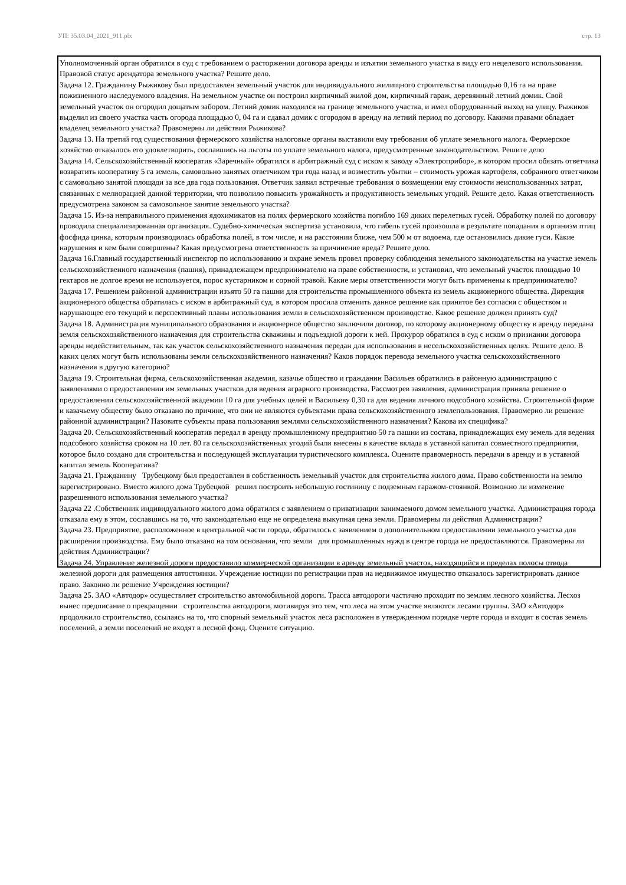УП: 35.03.04_2021_911.plx стр. 13
Уполномоченный орган обратился в суд с требованием о расторжении договора аренды и изъятии земельного участка в виду его нецелевого использования. Правовой статус арендатора земельного участка? Решите дело.
Задача 12. Гражданину Рыжикову был предоставлен земельный участок для индивидуального жилищного строительства площадью 0,16 га на праве пожизненного наследуемого владения. На земельном участке он построил кирпичный жилой дом, кирпичный гараж, деревянный летний домик. Свой земельный участок он огородил дощатым забором. Летний домик находился на границе земельного участка, и имел оборудованный выход на улицу. Рыжиков выделил из своего участка часть огорода площадью 0, 04 га и сдавал домик с огородом в аренду на летний период по договору. Какими правами обладает владелец земельного участка? Правомерны ли действия Рыжикова?
Задача 13. На третий год существования фермерского хозяйства налоговые органы выставили ему требования об уплате земельного налога. Фермерское хозяйство отказалось его удовлетворить, сославшись на льготы по уплате земельного налога, предусмотренные законодательством. Решите дело
Задача 14. Сельскохозяйственный кооператив «Заречный» обратился в арбитражный суд с иском к заводу «Электроприбор», в котором просил обязать ответчика возвратить кооперативу 5 га земель, самовольно занятых ответчиком три года назад и возместить убытки – стоимость урожая картофеля, собранного ответчиком с самовольно занятой площади за все два года пользования. Ответчик заявил встречные требования о возмещении ему стоимости неиспользованных затрат, связанных с мелиорацией данной территории, что позволило повысить урожайность и продуктивность земельных угодий. Решите дело. Какая ответственность предусмотрена законом за самовольное занятие земельного участка?
Задача 15. Из-за неправильного применения ядохимикатов на полях фермерского хозяйства погибло 169 диких перелетных гусей. Обработку полей по договору проводила специализированная организация. Судебно-химическая экспертиза установила, что гибель гусей произошла в результате попадания в организм птиц фосфида цинка, которым производилась обработка полей, в том числе, и на расстоянии ближе, чем 500 м от водоема, где остановились дикие гуси. Какие нарушения и кем были совершены? Какая предусмотрена ответственность за причинение вреда? Решите дело.
Задача 16.Главный государственный инспектор по использованию и охране земель провел проверку соблюдения земельного законодательства на участке земель сельскохозяйственного назначения (пашня), принадлежащем предпринимателю на праве собственности, и установил, что земельный участок площадью 10 гектаров не долгое время не используется, порос кустарником и сорной травой. Какие меры ответственности могут быть применены к предпринимателю?
Задача 17. Решением районной администрации изъято 50 га пашни для строительства промышленного объекта из земель акционерного общества. Дирекция акционерного общества обратилась с иском в арбитражный суд, в котором просила отменить данное решение как принятое без согласия с обществом и нарушающее его текущий и перспективный планы использования земли в сельскохозяйственном производстве. Какое решение должен принять суд?
Задача 18. Администрация муниципального образования и акционерное общество заключили договор, по которому акционерному обществу в аренду передана земля сельскохозяйственного назначения для строительства скважины и подъездной дороги к ней. Прокурор обратился в суд с иском о признании договора аренды недействительным, так как участок сельскохозяйственного назначения передан для использования в несельскохозяйственных целях. Решите дело. В каких целях могут быть использованы земли сельскохозяйственного назначения? Каков порядок перевода земельного участка сельскохозяйственного назначения в другую категорию?
Задача 19. Строительная фирма, сельскохозяйственная академия, казачье общество и гражданин Васильев обратились в районную администрацию с заявлениями о предоставлении им земельных участков для ведения аграрного производства. Рассмотрев заявления, администрация приняла решение о предоставлении сельскохозяйственной академии 10 га для учебных целей и Васильеву 0,30 га для ведения личного подсобного хозяйства. Строительной фирме и казачьему обществу было отказано по причине, что они не являются субъектами права сельскохозяйственного землепользования. Правомерно ли решение районной администрации? Назовите субъекты права пользования землями сельскохозяйственного назначения? Какова их специфика?
Задача 20. Сельскохозяйственный кооператив передал в аренду промышленному предприятию 50 га пашни из состава, принадлежащих ему земель для ведения подсобного хозяйства сроком на 10 лет. 80 га сельскохозяйственных угодий были внесены в качестве вклада в уставной капитал совместного предприятия, которое было создано для строительства и последующей эксплуатации туристического комплекса. Оцените правомерность передачи в аренду и в уставной капитал земель Кооператива?
Задача 21. Гражданину Трубецкому был предоставлен в собственность земельный участок для строительства жилого дома. Право собственности на землю зарегистрировано. Вместо жилого дома Трубецкой решил построить небольшую гостиницу с подземным гаражом-стоянкой. Возможно ли изменение разрешенного использования земельного участка?
Задача 22 .Собственник индивидуального жилого дома обратился с заявлением о приватизации занимаемого домом земельного участка. Администрация города отказала ему в этом, сославшись на то, что законодательно еще не определена выкупная цена земли. Правомерны ли действия Администрации?
Задача 23. Предприятие, расположенное в центральной части города, обратилось с заявлением о дополнительном предоставлении земельного участка для расширения производства. Ему было отказано на том основании, что земли для промышленных нужд в центре города не предоставляются. Правомерны ли действия Администрации?
Задача 24. Управление железной дороги предоставило коммерческой организации в аренду земельный участок, находящийся в пределах полосы отвода железной дороги для размещения автостоянки. Учреждение юстиции по регистрации прав на недвижимое имущество отказалось зарегистрировать данное право. Законно ли решение Учреждения юстиции?
Задача 25. ЗАО «Автодор» осуществляет строительство автомобильной дороги. Трасса автодороги частично проходит по землям лесного хозяйства. Лесхоз вынес предписание о прекращении строительства автодороги, мотивируя это тем, что леса на этом участке являются лесами группы. ЗАО «Автодор» продолжило строительство, ссылаясь на то, что спорный земельный участок леса расположен в утвержденном порядке черте города и входит в состав земель поселений, а земли поселений не входят в лесной фонд. Оцените ситуацию.